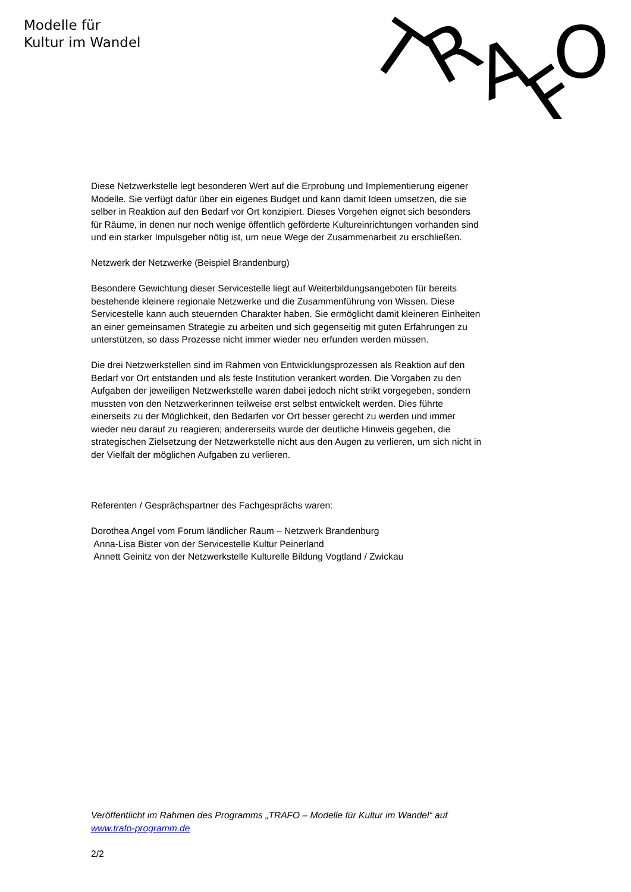Modelle für
Kultur im Wandel
T
R
A
F
O
Diese Netzwerkstelle legt besonderen Wert auf die Erprobung und Implementierung eigener Modelle. Sie verfügt dafür über ein eigenes Budget und kann damit Ideen umsetzen, die sie selber in Reaktion auf den Bedarf vor Ort konzipiert. Dieses Vorgehen eignet sich besonders für Räume, in denen nur noch wenige öffentlich geförderte Kultureinrichtungen vorhanden sind und ein starker Impulsgeber nötig ist, um neue Wege der Zusammenarbeit zu erschließen.
Netzwerk der Netzwerke (Beispiel Brandenburg)
Besondere Gewichtung dieser Servicestelle liegt auf Weiterbildungsangeboten für bereits bestehende kleinere regionale Netzwerke und die Zusammenführung von Wissen. Diese Servicestelle kann auch steuernden Charakter haben. Sie ermöglicht damit kleineren Einheiten an einer gemeinsamen Strategie zu arbeiten und sich gegenseitig mit guten Erfahrungen zu unterstützen, so dass Prozesse nicht immer wieder neu erfunden werden müssen.
Die drei Netzwerkstellen sind im Rahmen von Entwicklungsprozessen als Reaktion auf den Bedarf vor Ort entstanden und als feste Institution verankert worden. Die Vorgaben zu den Aufgaben der jeweiligen Netzwerkstelle waren dabei jedoch nicht strikt vorgegeben, sondern mussten von den Netzwerkerinnen teilweise erst selbst entwickelt werden. Dies führte einerseits zu der Möglichkeit, den Bedarfen vor Ort besser gerecht zu werden und immer wieder neu darauf zu reagieren; andererseits wurde der deutliche Hinweis gegeben, die strategischen Zielsetzung der Netzwerkstelle nicht aus den Augen zu verlieren, um sich nicht in der Vielfalt der möglichen Aufgaben zu verlieren.
Referenten / Gesprächspartner des Fachgesprächs waren:
Dorothea Angel vom Forum ländlicher Raum – Netzwerk Brandenburg
Anna-Lisa Bister von der Servicestelle Kultur Peinerland
Annett Geinitz von der Netzwerkstelle Kulturelle Bildung Vogtland / Zwickau
Veröffentlicht im Rahmen des Programms „TRAFO – Modelle für Kultur im Wandel“ auf www.trafo-programm.de
2/2